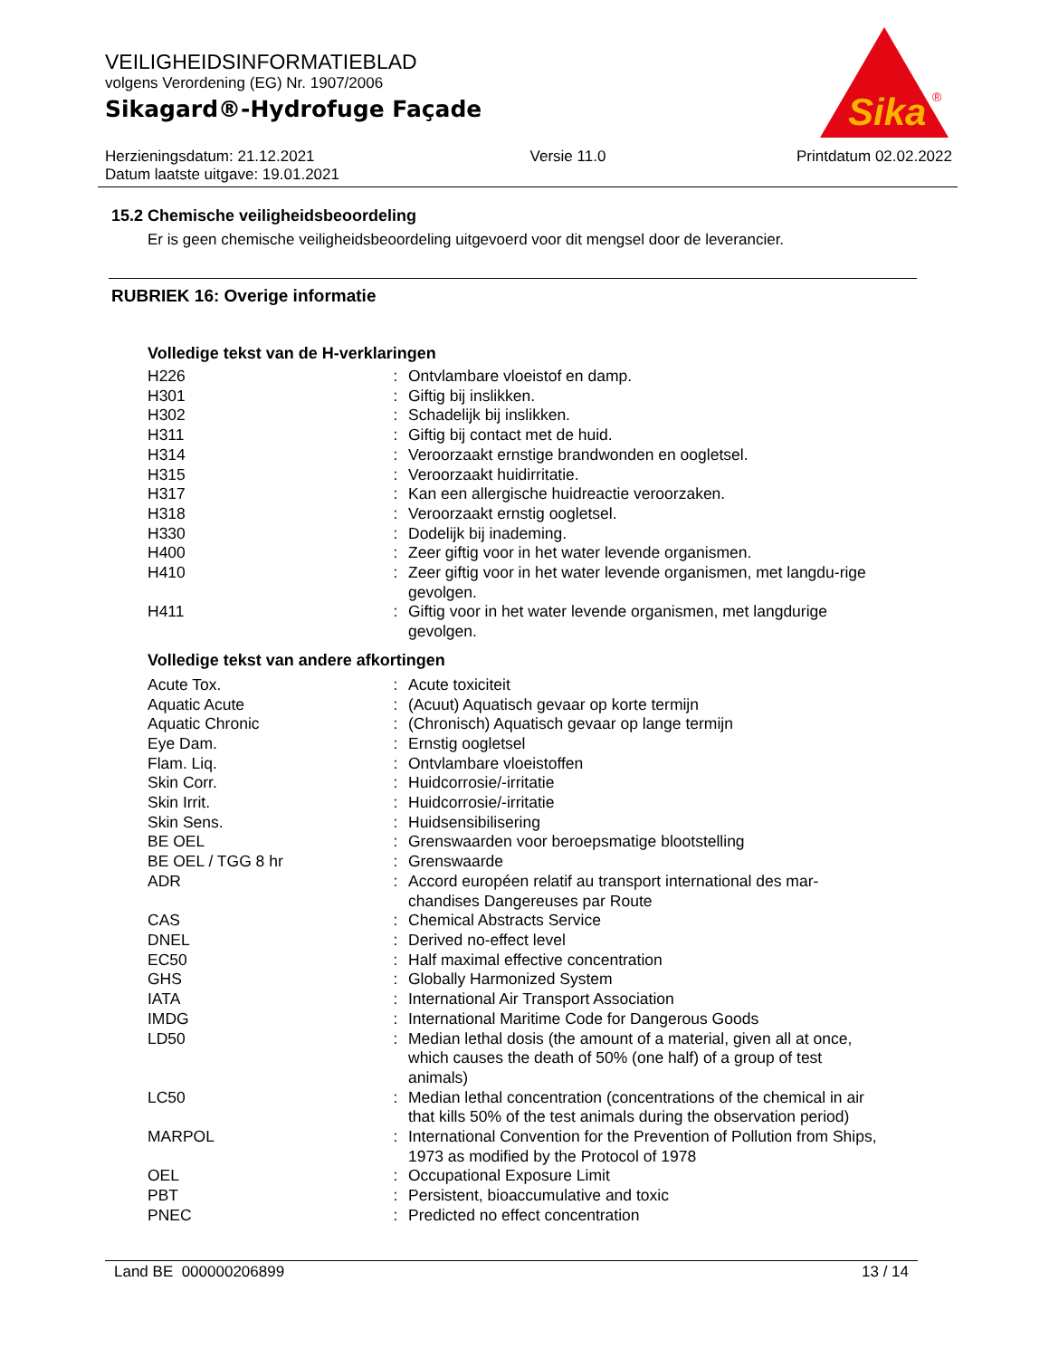VEILIGHEIDSINFORMATIEBLAD
volgens Verordening (EG) Nr. 1907/2006
Sikagard®-Hydrofuge Façade
Sika
®
Herzieningsdatum: 21.12.2021
Datum laatste uitgave: 19.01.2021
Versie 11.0 Printdatum 02.02.2022
15.2 Chemische veiligheidsbeoordeling
Er is geen chemische veiligheidsbeoordeling uitgevoerd voor dit mengsel door de leverancier.
RUBRIEK 16: Overige informatie
Volledige tekst van de H-verklaringen
| H226 | : | Ontvlambare vloeistof en damp. |
| H301 | : | Giftig bij inslikken. |
| H302 | : | Schadelijk bij inslikken. |
| H311 | : | Giftig bij contact met de huid. |
| H314 | : | Veroorzaakt ernstige brandwonden en oogletsel. |
| H315 | : | Veroorzaakt huidirritatie. |
| H317 | : | Kan een allergische huidreactie veroorzaken. |
| H318 | : | Veroorzaakt ernstig oogletsel. |
| H330 | : | Dodelijk bij inademing. |
| H400 | : | Zeer giftig voor in het water levende organismen. |
| H410 | : | Zeer giftig voor in het water levende organismen, met langdu-rige gevolgen. |
| H411 | : | Giftig voor in het water levende organismen, met langdurige gevolgen. |
Volledige tekst van andere afkortingen
| Acute Tox. | : | Acute toxiciteit |
| Aquatic Acute | : | (Acuut) Aquatisch gevaar op korte termijn |
| Aquatic Chronic | : | (Chronisch) Aquatisch gevaar op lange termijn |
| Eye Dam. | : | Ernstig oogletsel |
| Flam. Liq. | : | Ontvlambare vloeistoffen |
| Skin Corr. | : | Huidcorrosie/-irritatie |
| Skin Irrit. | : | Huidcorrosie/-irritatie |
| Skin Sens. | : | Huidsensibilisering |
| BE OEL | : | Grenswaarden voor beroepsmatige blootstelling |
| BE OEL / TGG 8 hr | : | Grenswaarde |
| ADR | : | Accord européen relatif au transport international des mar-chandises Dangereuses par Route |
| CAS | : | Chemical Abstracts Service |
| DNEL | : | Derived no-effect level |
| EC50 | : | Half maximal effective concentration |
| GHS | : | Globally Harmonized System |
| IATA | : | International Air Transport Association |
| IMDG | : | International Maritime Code for Dangerous Goods |
| LD50 | : | Median lethal dosis (the amount of a material, given all at once, which causes the death of 50% (one half) of a group of test animals) |
| LC50 | : | Median lethal concentration (concentrations of the chemical in air that kills 50% of the test animals during the observation period) |
| MARPOL | : | International Convention for the Prevention of Pollution from Ships, 1973 as modified by the Protocol of 1978 |
| OEL | : | Occupational Exposure Limit |
| PBT | : | Persistent, bioaccumulative and toxic |
| PNEC | : | Predicted no effect concentration |
Land BE 000000206899 13 / 14